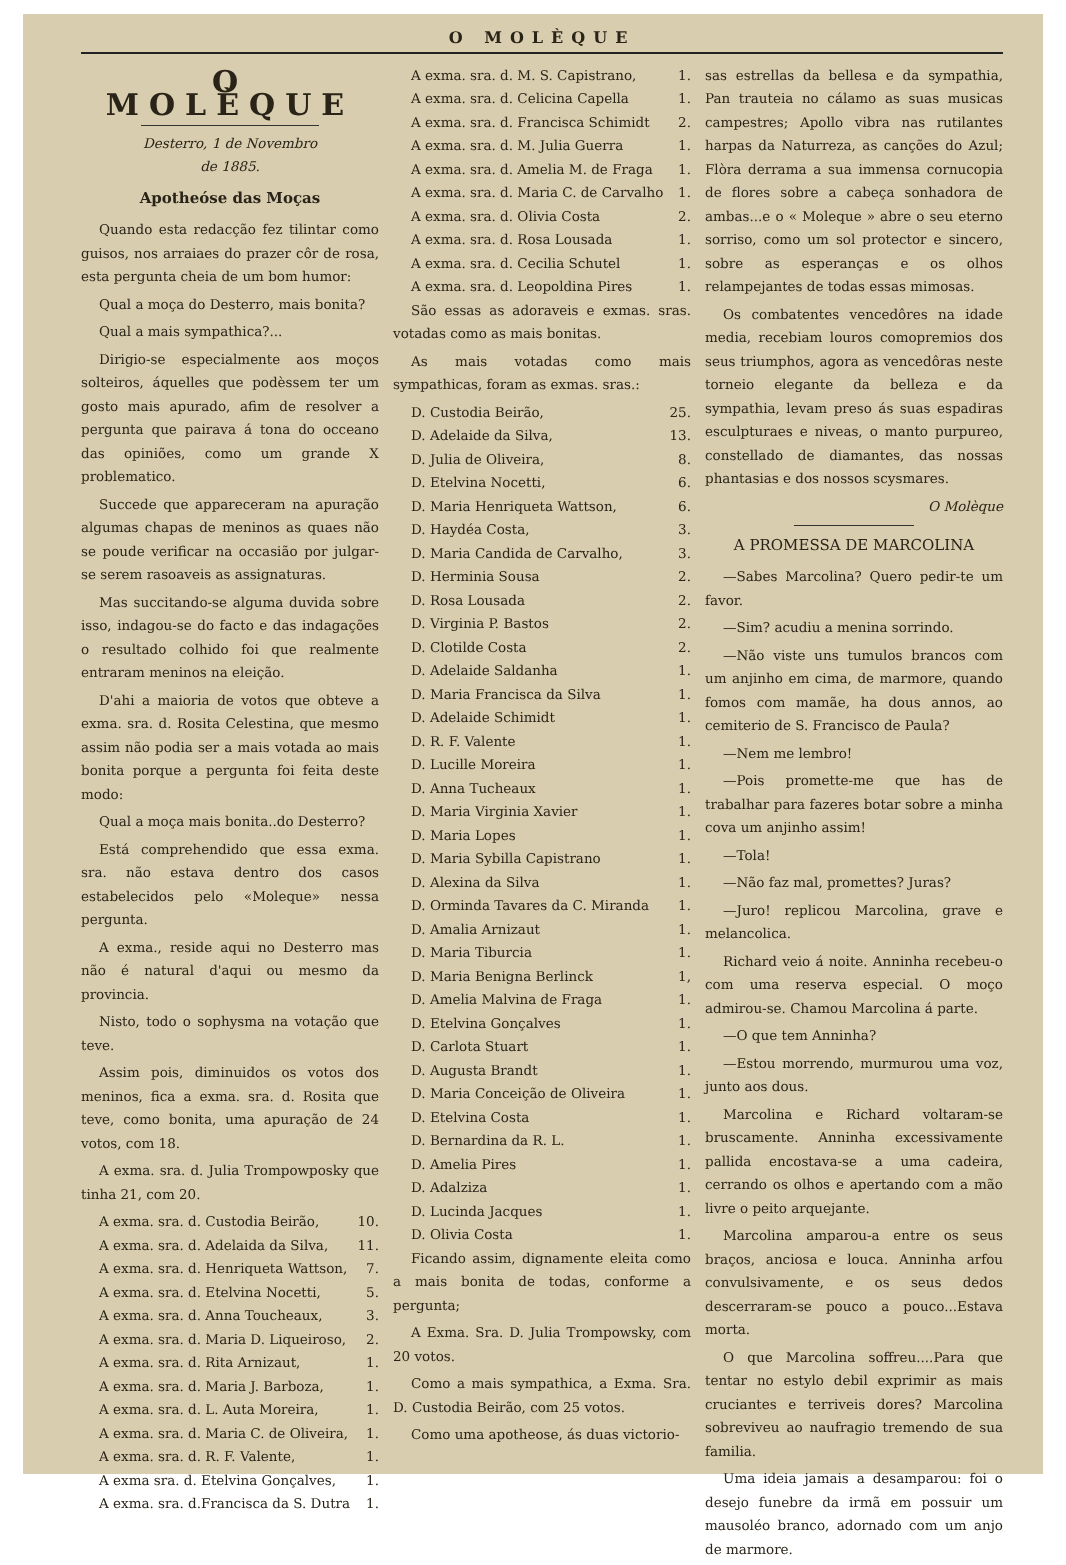O MOLÈQUE
O MOLÈQUE
Desterro, 1 de Novembro de 1885.
Apotheóse das Moças
Quando esta redacção fez tilintar como guisos, nos arraiaes do prazer côr de rosa, esta pergunta cheia de um bom humor:
Qual a moça do Desterro, mais bonita?
Qual a mais sympathica?...
Dirigio-se especialmente aos moços solteiros, áquelles que podèssem ter um gosto mais apurado, afim de resolver a pergunta que pairava á tona do occeano das opiniões, como um grande X problematico.
Succede que appareceram na apuração algumas chapas de meninos as quaes não se poude verificar na occasião por julgar-se serem rasoaveis as assignaturas.
Mas succitando-se alguma duvida sobre isso, indagou-se do facto e das indagações o resultado colhido foi que realmente entraram meninos na eleição.
D'ahi a maioria de votos que obteve a exma. sra. d. Rosita Celestina, que mesmo assim não podia ser a mais votada ao mais bonita porque a pergunta foi feita deste modo:
Qual a moça mais bonita..do Desterro?
Está comprehendido que essa exma. sra. não estava dentro dos casos estabelecidos pelo «Moleque» nessa pergunta.
A exma., reside aqui no Desterro mas não é natural d'aqui ou mesmo da provincia.
Nisto, todo o sophysma na votação que teve.
Assim pois, diminuidos os votos dos meninos, fica a exma. sra. d. Rosita que teve, como bonita, uma apuração de 24 votos, com 18.
A exma. sra. d. Julia Trompowposky que tinha 21, com 20.
A exma. sra. d. Custodia Beirão, 10.
A exma. sra. d. Adelaida da Silva, 11.
A exma. sra. d. Henriqueta Wattson, 7.
A exma. sra. d. Etelvina Nocetti, 5.
A exma. sra. d. Anna Toucheaux, 3.
A exma. sra. d. Maria D. Liqueiroso, 2.
A exma. sra. d. Rita Arnizaut, 1.
A exma. sra. d. Maria J. Barboza, 1.
A exma. sra. d. L. Auta Moreira, 1.
A exma. sra. d. Maria C. de Oliveira, 1.
A exma. sra. d. R. F. Valente, 1.
A exma sra. d. Etelvina Gonçalves, 1.
A exma. sra. d.Francisca da S. Dutra 1.
A exma. sra. d. M. S. Capistrano, 1.
A exma. sra. d. Celicina Capella 1.
A exma. sra. d. Francisca Schimidt 2.
A exma. sra. d. M. Julia Guerra 1.
A exma. sra. d. Amelia M. de Fraga 1.
A exma. sra. d. Maria C. de Carvalho 1.
A exma. sra. d. Olivia Costa 2.
A exma. sra. d. Rosa Lousada 1.
A exma. sra. d. Cecilia Schutel 1.
A exma. sra. d. Leopoldina Pires 1.
São essas as adoraveis e exmas. sras. votadas como as mais bonitas.
As mais votadas como mais sympathicas, foram as exmas. sras.:
D. Custodia Beirão, 25.
D. Adelaide da Silva, 13.
D. Julia de Oliveira, 8.
D. Etelvina Nocetti, 6.
D. Maria Henriqueta Wattson, 6.
D. Haydéa Costa, 3.
D. Maria Candida de Carvalho, 3.
D. Herminia Sousa 2.
D. Rosa Lousada 2.
D. Virginia P. Bastos 2.
D. Clotilde Costa 2.
D. Adelaide Saldanha 1.
D. Maria Francisca da Silva 1.
D. Adelaide Schimidt 1.
D. R. F. Valente 1.
D. Lucille Moreira 1.
D. Anna Tucheaux 1.
D. Maria Virginia Xavier 1.
D. Maria Lopes 1.
D. Maria Sybilla Capistrano 1.
D. Alexina da Silva 1.
D. Orminda Tavares da C. Miranda 1.
D. Amalia Arnizaut 1.
D. Maria Tiburcia 1.
D. Maria Benigna Berlinck 1,
D. Amelia Malvina de Fraga 1.
D. Etelvina Gonçalves 1.
D. Carlota Stuart 1.
D. Augusta Brandt 1.
D. Maria Conceição de Oliveira 1.
D. Etelvina Costa 1.
D. Bernardina da R. L. 1.
D. Amelia Pires 1.
D. Adalziza 1.
D. Lucinda Jacques 1.
D. Olivia Costa 1.
Ficando assim, dignamente eleita como a mais bonita de todas, conforme a pergunta;
A Exma. Sra. D. Julia Trompowsky, com 20 votos.
Como a mais sympathica, a Exma. Sra. D. Custodia Beirão, com 25 votos.
Como uma apotheose, ás duas victorio-
sas estrellas da bellesa e da sympathia, Pan trauteia no cálamo as suas musicas campestres; Apollo vibra nas rutilantes harpas da Naturreza, as canções do Azul; Flòra derrama a sua immensa cornucopia de flores sobre a cabeça sonhadora de ambas...e o « Moleque » abre o seu eterno sorriso, como um sol protector e sincero, sobre as esperanças e os olhos relampejantes de todas essas mimosas.
Os combatentes vencedôres na idade media, recebiam louros comopremios dos seus triumphos, agora as vencedôras neste torneio elegante da belleza e da sympathia, levam preso ás suas espadiras esculpturaes e niveas, o manto purpureo, constellado de diamantes, das nossas phantasias e dos nossos scysmares.
O Molèque
A PROMESSA DE MARCOLINA
—Sabes Marcolina? Quero pedir-te um favor.
—Sim? acudiu a menina sorrindo.
—Não viste uns tumulos brancos com um anjinho em cima, de marmore, quando fomos com mamãe, ha dous annos, ao cemiterio de S. Francisco de Paula?
—Nem me lembro!
—Pois promette-me que has de trabalhar para fazeres botar sobre a minha cova um anjinho assim!
—Tola!
—Não faz mal, promettes? Juras?
—Juro! replicou Marcolina, grave e melancolica.
Richard veio á noite. Anninha recebeu-o com uma reserva especial. O moço admirou-se. Chamou Marcolina á parte.
—O que tem Anninha?
—Estou morrendo, murmurou uma voz, junto aos dous.
Marcolina e Richard voltaram-se bruscamente. Anninha excessivamente pallida encostava-se a uma cadeira, cerrando os olhos e apertando com a mão livre o peito arquejante.
Marcolina amparou-a entre os seus braços, anciosa e louca. Anninha arfou convulsivamente, e os seus dedos descerraram-se pouco a pouco...Estava morta.
O que Marcolina soffreu....Para que tentar no estylo debil exprimir as mais cruciantes e terriveis dores? Marcolina sobreviveu ao naufragio tremendo de sua familia.
Uma ideia jamais a desamparou: foi o desejo funebre da irmã em possuir um mausoléo branco, adornado com um anjo de marmore.